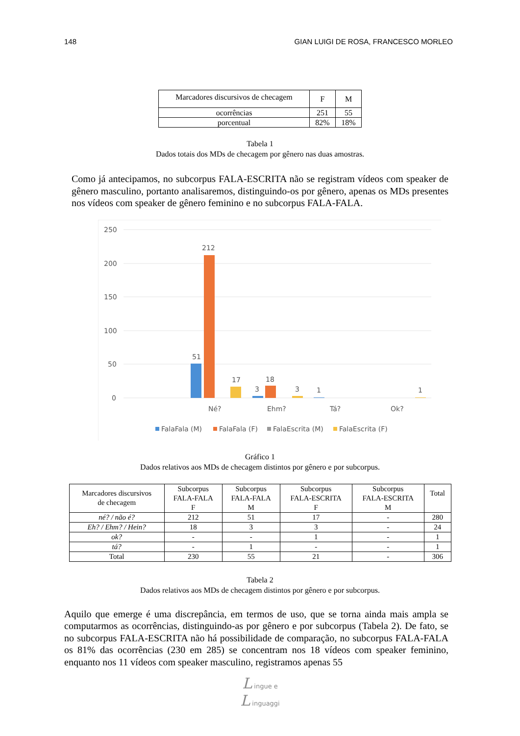148 GIAN LUIGI DE ROSA, FRANCESCO MORLEO
| Marcadores discursivos de checagem | F | M |
| ocorrências | 251 | 55 |
| porcentual | 82% | 18% |
Tabela 1
Dados totais dos MDs de checagem por gênero nas duas amostras.
Como já antecipamos, no subcorpus FALA-ESCRITA não se registram vídeos com speaker de gênero masculino, portanto analisaremos, distinguindo-os por gênero, apenas os MDs presentes nos vídeos com speaker de gênero feminino e no subcorpus FALA-FALA.
250
200
150
100
50
0
51
212
17
3
18
3
1
1
Né?
Ehm?
Tá?
Ok?
FalaFala (M)
FalaFala (F)
FalaEscrita (M)
FalaEscrita (F)
Gráfico 1
Dados relativos aos MDs de checagem distintos por gênero e por subcorpus.
| Marcadores discursivos de checagem | Subcorpus FALA-FALA F | Subcorpus FALA-FALA M | Subcorpus FALA-ESCRITA F | Subcorpus FALA-ESCRITA M | Total |
| né? / não é? | 212 | 51 | 17 | - | 280 |
| Eh? / Ehm? / Hein? | 18 | 3 | 3 | - | 24 |
| ok? | - | - | 1 | - | 1 |
| tá? | - | 1 | - | - | 1 |
| Total | 230 | 55 | 21 | - | 306 |
Tabela 2
Dados relativos aos MDs de checagem distintos por gênero e por subcorpus.
Aquilo que emerge é uma discrepância, em termos de uso, que se torna ainda mais ampla se computarmos as ocorrências, distinguindo-as por gênero e por subcorpus (Tabela 2). De fato, se no subcorpus FALA-ESCRITA não há possibilidade de comparação, no subcorpus FALA-FALA os 81% das ocorrências (230 em 285) se concentram nos 18 vídeos com speaker feminino, enquanto nos 11 vídeos com speaker masculino, registramos apenas 55
L ingue e
L inguaggi